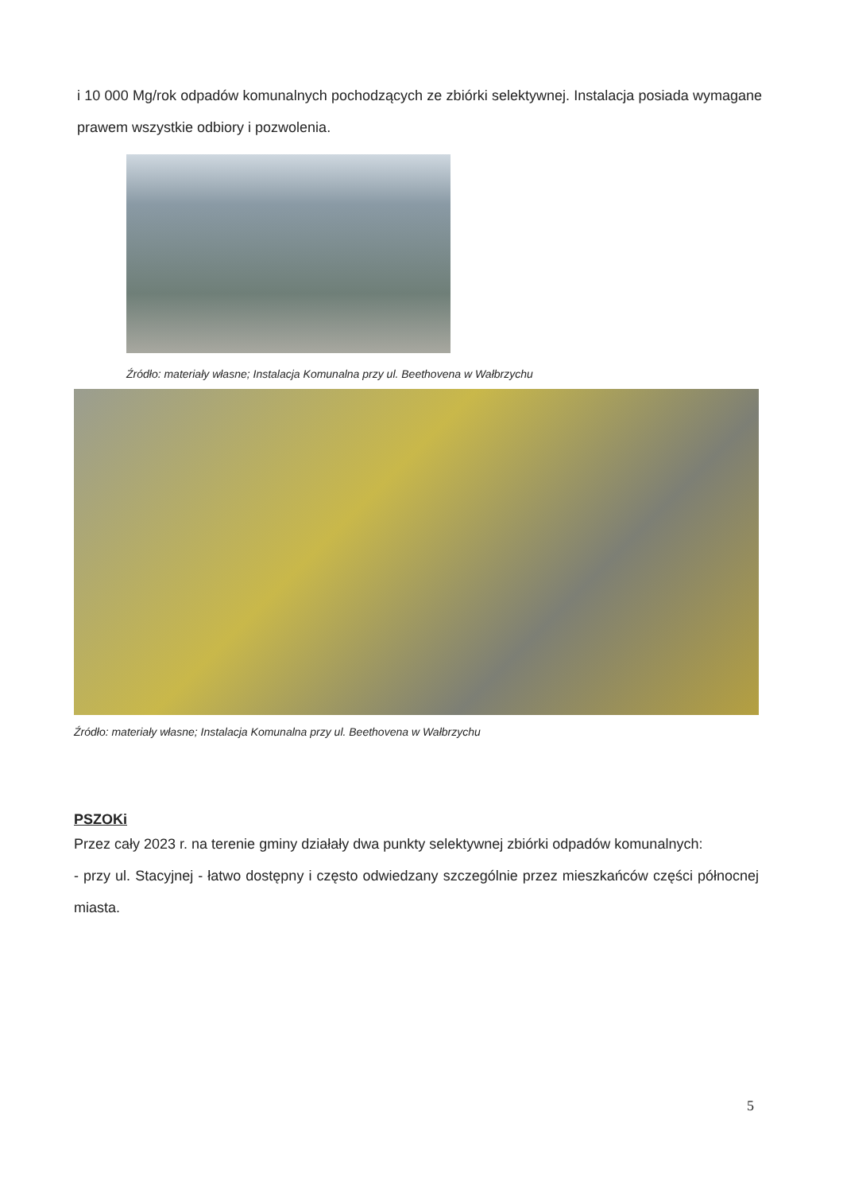i 10 000 Mg/rok odpadów komunalnych pochodzących ze zbiórki selektywnej. Instalacja posiada wymagane prawem wszystkie odbiory i pozwolenia.
Źródło: materiały własne; Instalacja Komunalna przy ul. Beethovena w Wałbrzychu
Źródło: materiały własne; Instalacja Komunalna przy ul. Beethovena w Wałbrzychu
PSZOKi
Przez cały 2023 r. na terenie gminy działały dwa punkty selektywnej zbiórki odpadów komunalnych:
- przy ul. Stacyjnej - łatwo dostępny i często odwiedzany szczególnie przez mieszkańców części północnej miasta.
5